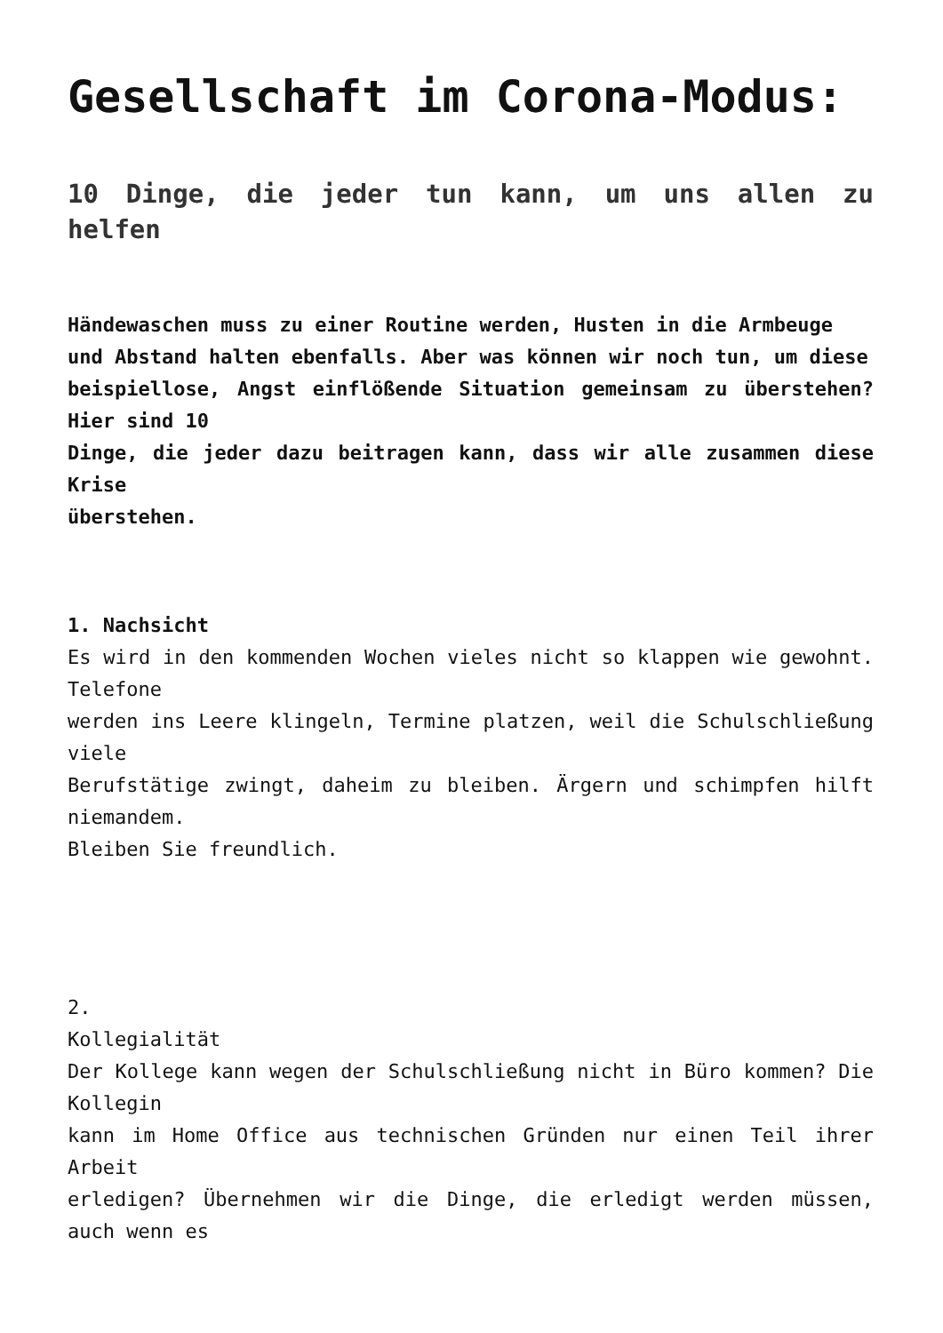Gesellschaft im Corona-Modus:
10 Dinge, die jeder tun kann, um uns allen zu helfen
Händewaschen muss zu einer Routine werden, Husten in die Armbeuge
und Abstand halten ebenfalls. Aber was können wir noch tun, um diese
beispiellose, Angst einflößende Situation gemeinsam zu überstehen? Hier sind 10
Dinge, die jeder dazu beitragen kann, dass wir alle zusammen diese Krise
überstehen.
1. Nachsicht
Es wird in den kommenden Wochen vieles nicht so klappen wie gewohnt. Telefone
werden ins Leere klingeln, Termine platzen, weil die Schulschließung viele
Berufstätige zwingt, daheim zu bleiben. Ärgern und schimpfen hilft niemandem.
Bleiben Sie freundlich.
2.
Kollegialität
Der Kollege kann wegen der Schulschließung nicht in Büro kommen? Die Kollegin
kann im Home Office aus technischen Gründen nur einen Teil ihrer Arbeit
erledigen? Übernehmen wir die Dinge, die erledigt werden müssen, auch wenn es